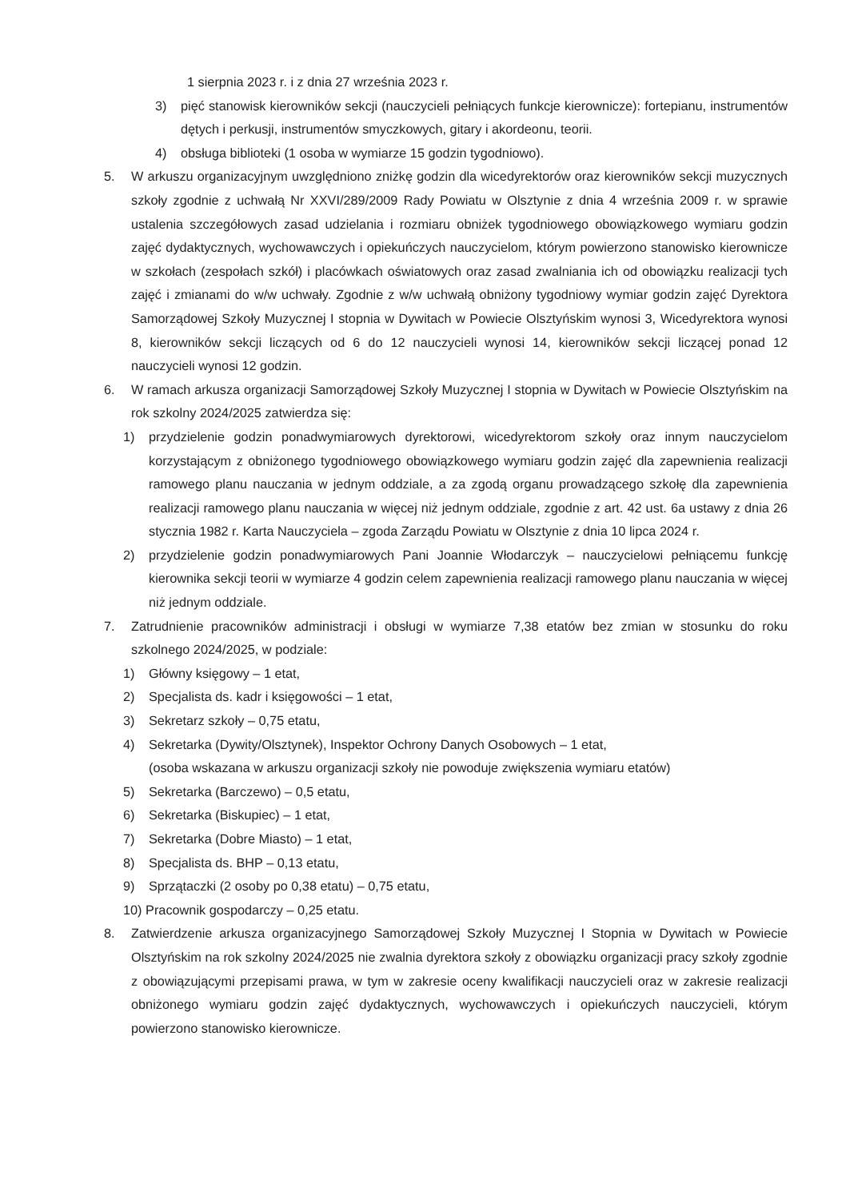1 sierpnia 2023 r. i z dnia 27 września 2023 r.
3) pięć stanowisk kierowników sekcji (nauczycieli pełniących funkcje kierownicze): fortepianu, instrumentów dętych i perkusji, instrumentów smyczkowych, gitary i akordeonu, teorii.
4) obsługa biblioteki (1 osoba w wymiarze 15 godzin tygodniowo).
5. W arkuszu organizacyjnym uwzględniono zniżkę godzin dla wicedyrektorów oraz kierowników sekcji muzycznych szkoły zgodnie z uchwałą Nr XXVI/289/2009 Rady Powiatu w Olsztynie z dnia 4 września 2009 r. w sprawie ustalenia szczegółowych zasad udzielania i rozmiaru obniżek tygodniowego obowiązkowego wymiaru godzin zajęć dydaktycznych, wychowawczych i opiekuńczych nauczycielom, którym powierzono stanowisko kierownicze w szkołach (zespołach szkół) i placówkach oświatowych oraz zasad zwalniania ich od obowiązku realizacji tych zajęć i zmianami do w/w uchwały. Zgodnie z w/w uchwałą obniżony tygodniowy wymiar godzin zajęć Dyrektora Samorządowej Szkoły Muzycznej I stopnia w Dywitach w Powiecie Olsztyńskim wynosi 3, Wicedyrektora wynosi 8, kierowników sekcji liczących od 6 do 12 nauczycieli wynosi 14, kierowników sekcji liczącej ponad 12 nauczycieli wynosi 12 godzin.
6. W ramach arkusza organizacji Samorządowej Szkoły Muzycznej I stopnia w Dywitach w Powiecie Olsztyńskim na rok szkolny 2024/2025 zatwierdza się:
1) przydzielenie godzin ponadwymiarowych dyrektorowi, wicedyrektorom szkoły oraz innym nauczycielom korzystającym z obniżonego tygodniowego obowiązkowego wymiaru godzin zajęć dla zapewnienia realizacji ramowego planu nauczania w jednym oddziale, a za zgodą organu prowadzącego szkołę dla zapewnienia realizacji ramowego planu nauczania w więcej niż jednym oddziale, zgodnie z art. 42 ust. 6a ustawy z dnia 26 stycznia 1982 r. Karta Nauczyciela – zgoda Zarządu Powiatu w Olsztynie z dnia 10 lipca 2024 r.
2) przydzielenie godzin ponadwymiarowych Pani Joannie Włodarczyk – nauczycielowi pełniącemu funkcję kierownika sekcji teorii w wymiarze 4 godzin celem zapewnienia realizacji ramowego planu nauczania w więcej niż jednym oddziale.
7. Zatrudnienie pracowników administracji i obsługi w wymiarze 7,38 etatów bez zmian w stosunku do roku szkolnego 2024/2025, w podziale:
1) Główny księgowy – 1 etat,
2) Specjalista ds. kadr i księgowości – 1 etat,
3) Sekretarz szkoły – 0,75 etatu,
4) Sekretarka (Dywity/Olsztynek), Inspektor Ochrony Danych Osobowych – 1 etat,
(osoba wskazana w arkuszu organizacji szkoły nie powoduje zwiększenia wymiaru etatów)
5) Sekretarka (Barczewo) – 0,5 etatu,
6) Sekretarka (Biskupiec) – 1 etat,
7) Sekretarka (Dobre Miasto) – 1 etat,
8) Specjalista ds. BHP – 0,13 etatu,
9) Sprzątaczki (2 osoby po 0,38 etatu) – 0,75 etatu,
10) Pracownik gospodarczy – 0,25 etatu.
8. Zatwierdzenie arkusza organizacyjnego Samorządowej Szkoły Muzycznej I Stopnia w Dywitach w Powiecie Olsztyńskim na rok szkolny 2024/2025 nie zwalnia dyrektora szkoły z obowiązku organizacji pracy szkoły zgodnie z obowiązującymi przepisami prawa, w tym w zakresie oceny kwalifikacji nauczycieli oraz w zakresie realizacji obniżonego wymiaru godzin zajęć dydaktycznych, wychowawczych i opiekuńczych nauczycieli, którym powierzono stanowisko kierownicze.